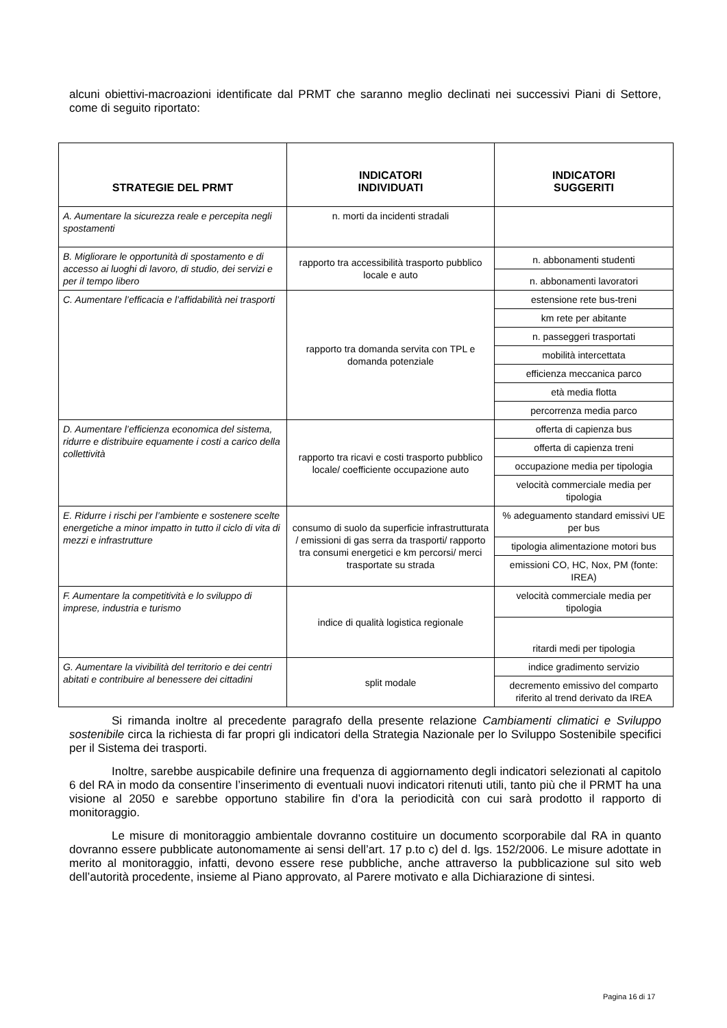alcuni obiettivi-macroazioni identificate dal PRMT che saranno meglio declinati nei successivi Piani di Settore, come di seguito riportato:
| STRATEGIE DEL PRMT | INDICATORI INDIVIDUATI | INDICATORI SUGGERITI |
| --- | --- | --- |
| A. Aumentare la sicurezza reale e percepita negli spostamenti | n. morti da incidenti stradali | |
| B. Migliorare le opportunità di spostamento e di accesso ai luoghi di lavoro, di studio, dei servizi e per il tempo libero | rapporto tra accessibilità trasporto pubblico locale e auto | n. abbonamenti studenti |
| | | n. abbonamenti lavoratori |
| C. Aumentare l’efficacia e l’affidabilità nei trasporti | rapporto tra domanda servita con TPL e domanda potenziale | estensione rete bus-treni |
| | | km rete per abitante |
| | | n. passeggeri trasportati |
| | | mobilità intercettata |
| | | efficienza meccanica parco |
| | | età media flotta |
| | | percorrenza media parco |
| D. Aumentare l’efficienza economica del sistema, ridurre e distribuire equamente i costi a carico della collettività | rapporto tra ricavi e costi trasporto pubblico locale/ coefficiente occupazione auto | offerta di capienza bus |
| | | offerta di capienza treni |
| | | occupazione media per tipologia |
| | | velocità commerciale media per tipologia |
| E. Ridurre i rischi per l’ambiente e sostenere scelte energetiche a minor impatto in tutto il ciclo di vita di mezzi e infrastrutture | consumo di suolo da superficie infrastrutturata / emissioni di gas serra da trasporti/ rapporto tra consumi energetici e km percorsi/ merci trasportate su strada | % adeguamento standard emissivi UE per bus |
| | | tipologia alimentazione motori bus |
| | | emissioni CO, HC, Nox, PM (fonte: IREA) |
| F. Aumentare la competitività e lo sviluppo di imprese, industria e turismo | indice di qualità logistica regionale | velocità commerciale media per tipologia |
| | | ritardi medi per tipologia |
| G. Aumentare la vivibilità del territorio e dei centri abitati e contribuire al benessere dei cittadini | split modale | indice gradimento servizio |
| | | decremento emissivo del comparto riferito al trend derivato da IREA |
Si rimanda inoltre al precedente paragrafo della presente relazione Cambiamenti climatici e Sviluppo sostenibile circa la richiesta di far propri gli indicatori della Strategia Nazionale per lo Sviluppo Sostenibile specifici per il Sistema dei trasporti.
Inoltre, sarebbe auspicabile definire una frequenza di aggiornamento degli indicatori selezionati al capitolo 6 del RA in modo da consentire l’inserimento di eventuali nuovi indicatori ritenuti utili, tanto più che il PRMT ha una visione al 2050 e sarebbe opportuno stabilire fin d’ora la periodicità con cui sarà prodotto il rapporto di monitoraggio.
Le misure di monitoraggio ambientale dovranno costituire un documento scorporabile dal RA in quanto dovranno essere pubblicate autonomamente ai sensi dell’art. 17 p.to c) del d. lgs. 152/2006. Le misure adottate in merito al monitoraggio, infatti, devono essere rese pubbliche, anche attraverso la pubblicazione sul sito web dell’autorità procedente, insieme al Piano approvato, al Parere motivato e alla Dichiarazione di sintesi.
Pagina 16 di 17